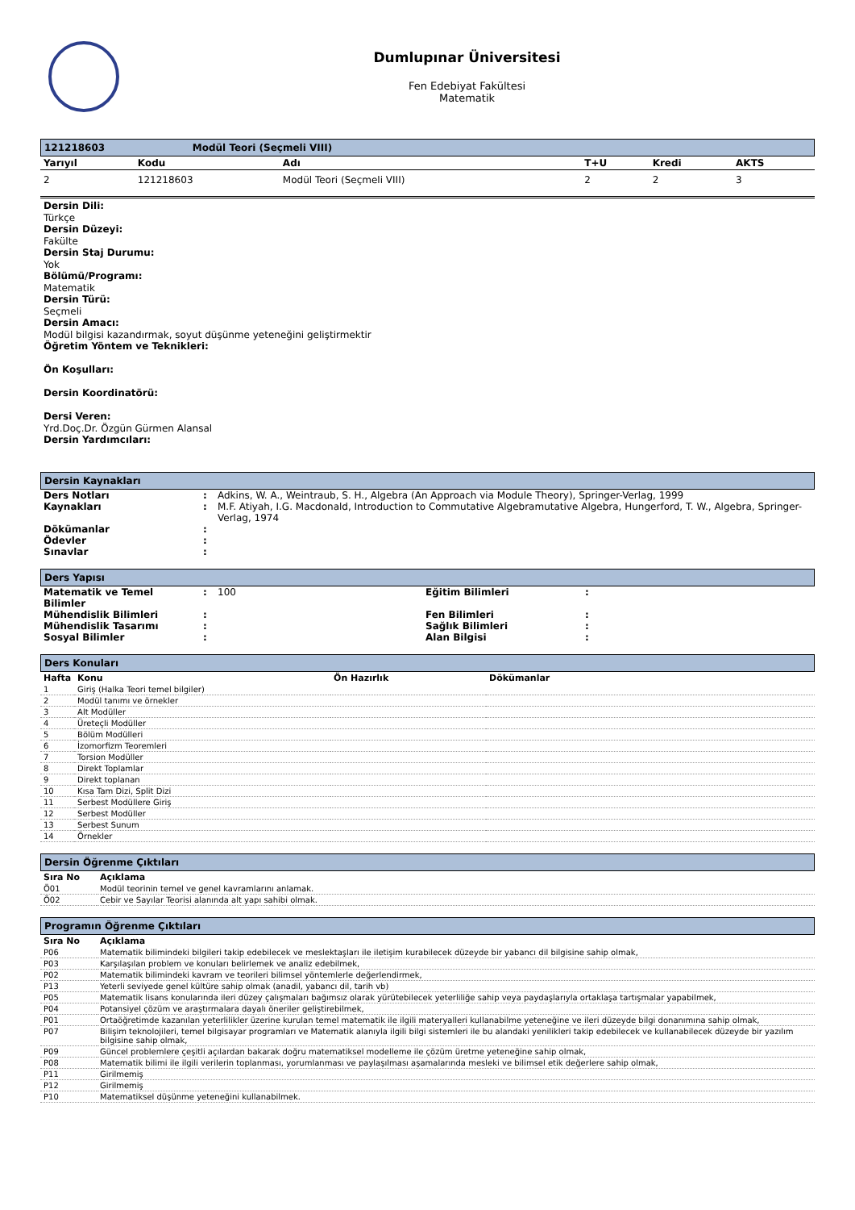Dumlupınar Üniversitesi
Fen Edebiyat Fakültesi
Matematik
121218603 Modül Teori (Seçmeli VIII)
| Yarıyıl | Kodu | Adı | T+U | Kredi | AKTS |
| --- | --- | --- | --- | --- | --- |
| 2 | 121218603 | Modül Teori (Seçmeli VIII) | 2 | 2 | 3 |
Dersin Dili:
Türkçe
Dersin Düzeyi:
Fakülte
Dersin Staj Durumu:
Yok
Bölümü/Programı:
Matematik
Dersin Türü:
Seçmeli
Dersin Amacı:
Modül bilgisi kazandırmak, soyut düşünme yeteneğini geliştirmektir
Öğretim Yöntem ve Teknikleri:
Ön Koşulları:
Dersin Koordinatörü:
Dersi Veren:
Yrd.Doç.Dr. Özgün Gürmen Alansal
Dersin Yardımcıları:
Dersin Kaynakları
| Ders Notları | : | Adkins, W. A., Weintraub, S. H., Algebra (An Approach via Module Theory), Springer-Verlag, 1999 |
| Kaynakları | : | M.F. Atiyah, I.G. Macdonald, Introduction to Commutative Algebramutative Algebra, Hungerford, T. W., Algebra, Springer-Verlag, 1974 |
| Dökümanlar | : | |
| Ödevler | : | |
| Sınavlar | : | |
Ders Yapısı
| Matematik ve Temel Bilimler | : | 100 | Eğitim Bilimleri | : |
| Mühendislik Bilimleri | : | | Fen Bilimleri | : |
| Mühendislik Tasarımı | : | | Sağlık Bilimleri | : |
| Sosyal Bilimler | : | | Alan Bilgisi | : |
Ders Konuları
| Hafta | Konu | Ön Hazırlık | Dökümanlar |
| --- | --- | --- | --- |
| 1 | Giriş (Halka Teori temel bilgiler) | | |
| 2 | Modül tanımı ve örnekler | | |
| 3 | Alt Modüller | | |
| 4 | Üreteçli Modüller | | |
| 5 | Bölüm Modülleri | | |
| 6 | İzomorfizm Teoremleri | | |
| 7 | Torsion Modüller | | |
| 8 | Direkt Toplamlar | | |
| 9 | Direkt toplanan | | |
| 10 | Kısa Tam Dizi, Split Dizi | | |
| 11 | Serbest Modüllere Giriş | | |
| 12 | Serbest Modüller | | |
| 13 | Serbest Sunum | | |
| 14 | Örnekler | | |
Dersin Öğrenme Çıktıları
| Sıra No | Açıklama |
| --- | --- |
| Ö01 | Modül teorinin temel ve genel kavramlarını anlamak. |
| Ö02 | Cebir ve Sayılar Teorisi alanında alt yapı sahibi olmak. |
Programın Öğrenme Çıktıları
| Sıra No | Açıklama |
| --- | --- |
| P06 | Matematik bilimindeki bilgileri takip edebilecek ve meslektaşları ile iletişim kurabilecek düzeyde bir yabancı dil bilgisine sahip olmak, |
| P03 | Karşılaşılan problem ve konuları belirlemek ve analiz edebilmek, |
| P02 | Matematik bilimindeki kavram ve teorileri bilimsel yöntemlerle değerlendirmek, |
| P13 | Yeterli seviyede genel kültüre sahip olmak (anadil, yabancı dil, tarih vb) |
| P05 | Matematik lisans konularında ileri düzey çalışmaları bağımsız olarak yürütebilecek yeterliliğe sahip veya paydaşlarıyla ortaklaşa tartışmalar yapabilmek, |
| P04 | Potansiyel çözüm ve araştırmalara dayalı öneriler geliştirebilmek, |
| P01 | Ortaöğretimde kazanılan yeterlilikler üzerine kurulan temel matematik ile ilgili materyalleri kullanabilme yeteneğine ve ileri düzeyde bilgi donanımına sahip olmak, |
| P07 | Bilişim teknolojileri, temel bilgisayar programları ve Matematik alanıyla ilgili bilgi sistemleri ile bu alandaki yenilikleri takip edebilecek ve kullanabilecek düzeyde bir yazılım bilgisine sahip olmak, |
| P09 | Güncel problemlere çeşitli açılardan bakarak doğru matematiksel modelleme ile çözüm üretme yeteneğine sahip olmak, |
| P08 | Matematik bilimi ile ilgili verilerin toplanması, yorumlanması ve paylaşılması aşamalarında mesleki ve bilimsel etik değerlere sahip olmak, |
| P11 | Girilmemiş |
| P12 | Girilmemiş |
| P10 | Matematiksel düşünme yeteneğini kullanabilmek. |